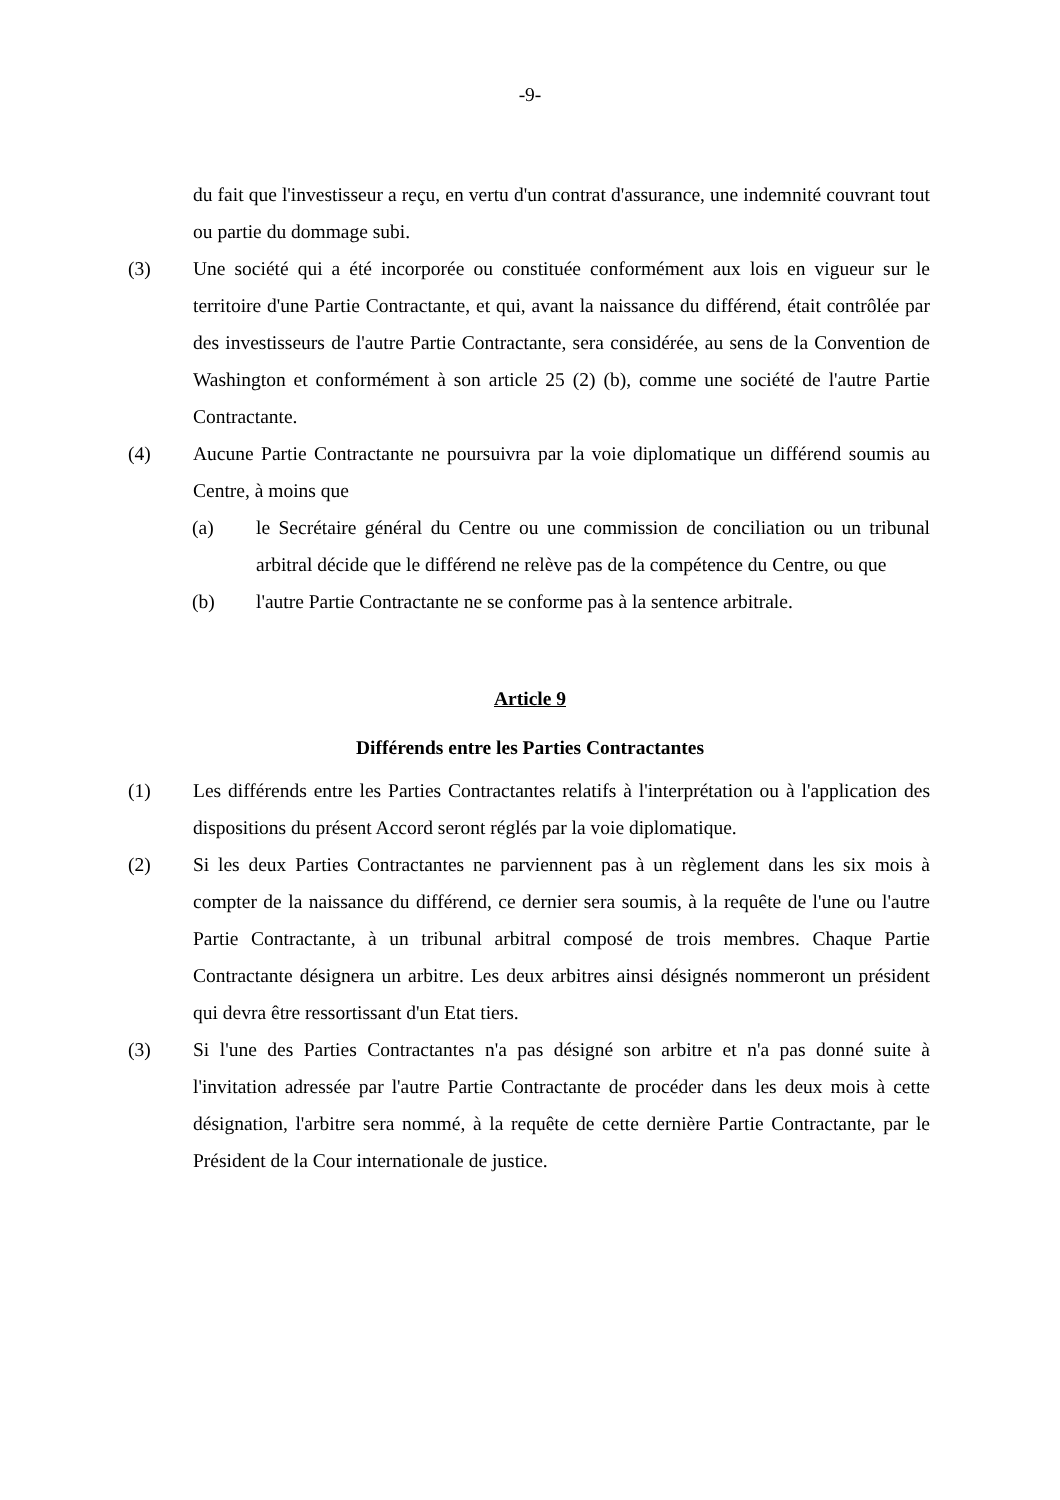-9-
du fait que l'investisseur a reçu, en vertu d'un contrat d'assurance, une indemnité couvrant tout ou partie du dommage subi.
(3) Une société qui a été incorporée ou constituée conformément aux lois en vigueur sur le territoire d'une Partie Contractante, et qui, avant la naissance du différend, était contrôlée par des investisseurs de l'autre Partie Contractante, sera considérée, au sens de la Convention de Washington et conformément à son article 25 (2) (b), comme une société de l'autre Partie Contractante.
(4) Aucune Partie Contractante ne poursuivra par la voie diplomatique un différend soumis au Centre, à moins que
(a) le Secrétaire général du Centre ou une commission de conciliation ou un tribunal arbitral décide que le différend ne relève pas de la compétence du Centre, ou que
(b) l'autre Partie Contractante ne se conforme pas à la sentence arbitrale.
Article 9
Différends entre les Parties Contractantes
(1) Les différends entre les Parties Contractantes relatifs à l'interprétation ou à l'application des dispositions du présent Accord seront réglés par la voie diplomatique.
(2) Si les deux Parties Contractantes ne parviennent pas à un règlement dans les six mois à compter de la naissance du différend, ce dernier sera soumis, à la requête de l'une ou l'autre Partie Contractante, à un tribunal arbitral composé de trois membres. Chaque Partie Contractante désignera un arbitre. Les deux arbitres ainsi désignés nommeront un président qui devra être ressortissant d'un Etat tiers.
(3) Si l'une des Parties Contractantes n'a pas désigné son arbitre et n'a pas donné suite à l'invitation adressée par l'autre Partie Contractante de procéder dans les deux mois à cette désignation, l'arbitre sera nommé, à la requête de cette dernière Partie Contractante, par le Président de la Cour internationale de justice.